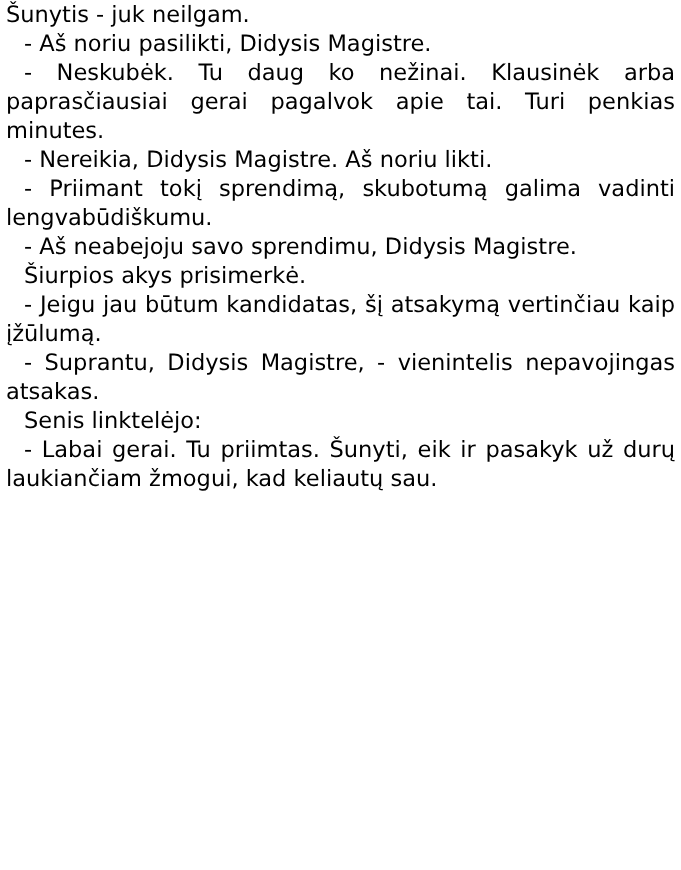Šunytis - juk neilgam.
- Aš noriu pasilikti, Didysis Magistre.
- Neskubėk. Tu daug ko nežinai. Klausinėk arba paprasčiausiai gerai pagalvok apie tai. Turi penkias minutes.
- Nereikia, Didysis Magistre. Aš noriu likti.
- Priimant tokį sprendimą, skubotumą galima vadinti lengvabūdiškumu.
- Aš neabejoju savo sprendimu, Didysis Magistre.
Šiurpios akys prisimerkė.
- Jeigu jau būtum kandidatas, šį atsakymą vertinčiau kaip įžūlumą.
- Suprantu, Didysis Magistre, - vienintelis nepavojingas atsakas.
Senis linktelėjo:
- Labai gerai. Tu priimtas. Šunyti, eik ir pasakyk už durų laukiančiam žmogui, kad keliautų sau.